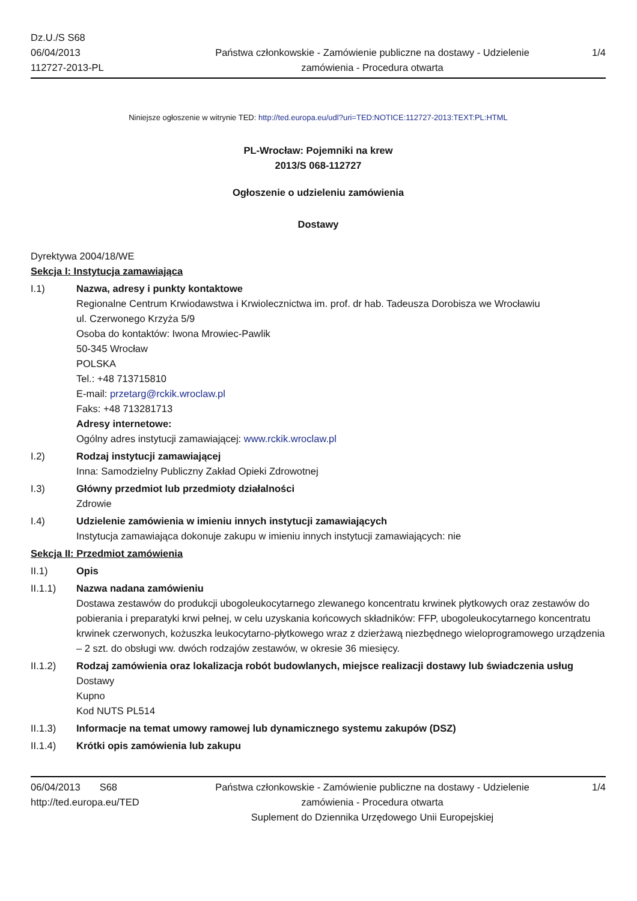Dz.U./S S68
06/04/2013
112727-2013-PL
Państwa członkowskie - Zamówienie publiczne na dostawy - Udzielenie zamówienia - Procedura otwarta
1/4
Niniejsze ogłoszenie w witrynie TED: http://ted.europa.eu/udl?uri=TED:NOTICE:112727-2013:TEXT:PL:HTML
PL-Wrocław: Pojemniki na krew
2013/S 068-112727
Ogłoszenie o udzieleniu zamówienia
Dostawy
Dyrektywa 2004/18/WE
Sekcja I: Instytucja zamawiająca
I.1) Nazwa, adresy i punkty kontaktowe
Regionalne Centrum Krwiodawstwa i Krwiolecznictwa im. prof. dr hab. Tadeusza Dorobisza we Wrocławiu
ul. Czerwonego Krzyża 5/9
Osoba do kontaktów: Iwona Mrowiec-Pawlik
50-345 Wrocław
POLSKA
Tel.: +48 713715810
E-mail: przetarg@rckik.wroclaw.pl
Faks: +48 713281713
Adresy internetowe:
Ogólny adres instytucji zamawiającej: www.rckik.wroclaw.pl
I.2) Rodzaj instytucji zamawiającej
Inna: Samodzielny Publiczny Zakład Opieki Zdrowotnej
I.3) Główny przedmiot lub przedmioty działalności
Zdrowie
I.4) Udzielenie zamówienia w imieniu innych instytucji zamawiających
Instytucja zamawiająca dokonuje zakupu w imieniu innych instytucji zamawiających: nie
Sekcja II: Przedmiot zamówienia
II.1) Opis
II.1.1) Nazwa nadana zamówieniu
Dostawa zestawów do produkcji ubogoleukocytarnego zlewanego koncentratu krwinek płytkowych oraz zestawów do pobierania i preparatyki krwi pełnej, w celu uzyskania końcowych składników: FFP, ubogoleukocytarnego koncentratu krwinek czerwonych, kożuszka leukocytarno-płytkowego wraz z dzierżawą niezbędnego wieloprogramowego urządzenia – 2 szt. do obsługi ww. dwóch rodzajów zestawów, w okresie 36 miesięcy.
II.1.2) Rodzaj zamówienia oraz lokalizacja robót budowlanych, miejsce realizacji dostawy lub świadczenia usług
Dostawy
Kupno
Kod NUTS PL514
II.1.3) Informacje na temat umowy ramowej lub dynamicznego systemu zakupów (DSZ)
II.1.4) Krótki opis zamówienia lub zakupu
06/04/2013 S68
http://ted.europa.eu/TED
Państwa członkowskie - Zamówienie publiczne na dostawy - Udzielenie zamówienia - Procedura otwarta
Suplement do Dziennika Urzędowego Unii Europejskiej
1/4